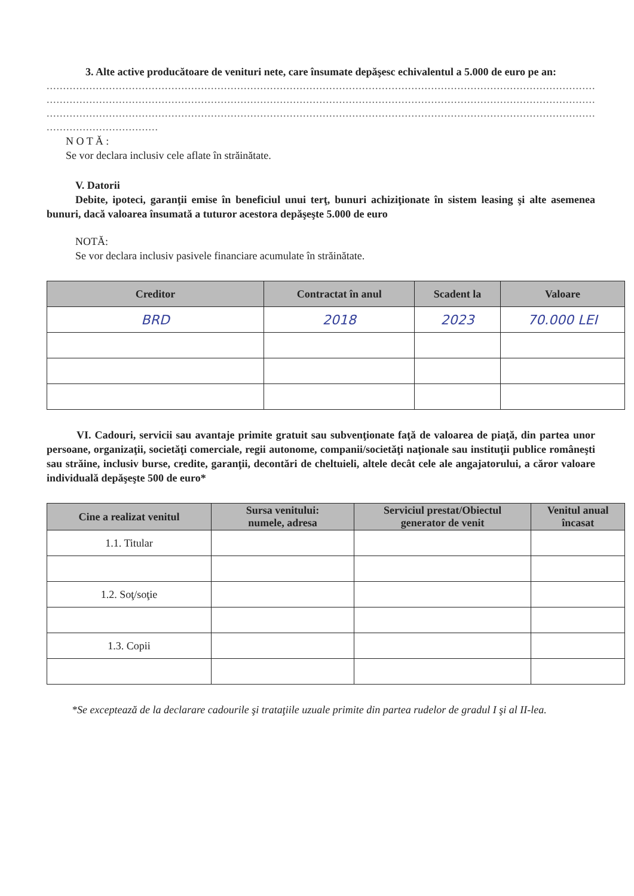3. Alte active producătoare de venituri nete, care însumate depăşesc echivalentul a 5.000 de euro pe an:
.......................................................................................................................................................................
.......................................................................................................................................................................
.......................................................................................................................................................................
..................................
N O T Ă :
Se vor declara inclusiv cele aflate în străinătate.
V. Datorii
Debite, ipoteci, garanţii emise în beneficiul unui terţ, bunuri achiziţionate în sistem leasing şi alte asemenea bunuri, dacă valoarea însumată a tuturor acestora depăşeşte 5.000 de euro
NOTĂ:
Se vor declara inclusiv pasivele financiare acumulate în străinătate.
| Creditor | Contractat în anul | Scadent la | Valoare |
| --- | --- | --- | --- |
| BRD | 2018 | 2023 | 70.000 LEI |
VI. Cadouri, servicii sau avantaje primite gratuit sau subvenţionate faţă de valoarea de piaţă, din partea unor persoane, organizaţii, societăţi comerciale, regii autonome, companii/societăţi naţionale sau instituţii publice româneşti sau străine, inclusiv burse, credite, garanţii, decontări de cheltuieli, altele decât cele ale angajatorului, a căror valoare individuală depăşeşte 500 de euro*
| Cine a realizat venitul | Sursa venitului: numele, adresa | Serviciul prestat/Obiectul generator de venit | Venitul anual încasat |
| --- | --- | --- | --- |
| 1.1. Titular | | | |
| 1.2. Soţ/soţie | | | |
| 1.3. Copii | | | |
*Se exceptează de la declarare cadourile şi trataţiile uzuale primite din partea rudelor de gradul I şi al II-lea.